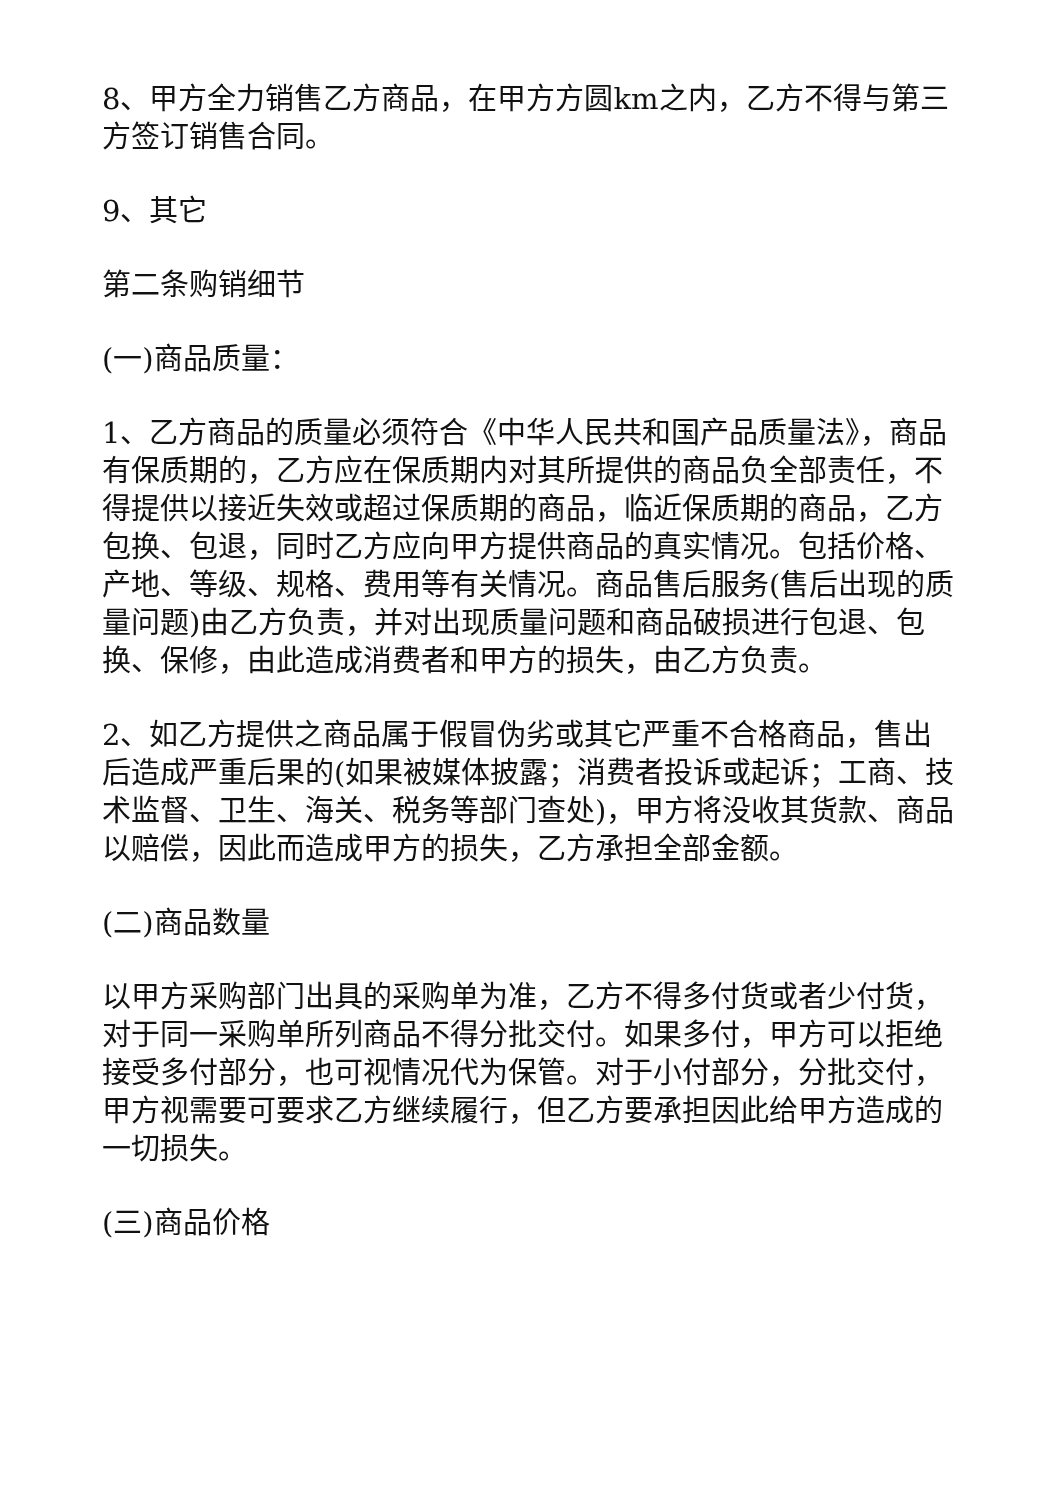8、甲方全力销售乙方商品，在甲方方圆km之内，乙方不得与第三方签订销售合同。
9、其它
第二条购销细节
(一)商品质量：
1、乙方商品的质量必须符合《中华人民共和国产品质量法》，商品有保质期的，乙方应在保质期内对其所提供的商品负全部责任，不得提供以接近失效或超过保质期的商品，临近保质期的商品，乙方包换、包退，同时乙方应向甲方提供商品的真实情况。包括价格、产地、等级、规格、费用等有关情况。商品售后服务(售后出现的质量问题)由乙方负责，并对出现质量问题和商品破损进行包退、包换、保修，由此造成消费者和甲方的损失，由乙方负责。
2、如乙方提供之商品属于假冒伪劣或其它严重不合格商品，售出后造成严重后果的(如果被媒体披露；消费者投诉或起诉；工商、技术监督、卫生、海关、税务等部门查处)，甲方将没收其货款、商品以赔偿，因此而造成甲方的损失，乙方承担全部金额。
(二)商品数量
以甲方采购部门出具的采购单为准，乙方不得多付货或者少付货，对于同一采购单所列商品不得分批交付。如果多付，甲方可以拒绝接受多付部分，也可视情况代为保管。对于小付部分，分批交付，甲方视需要可要求乙方继续履行，但乙方要承担因此给甲方造成的一切损失。
(三)商品价格